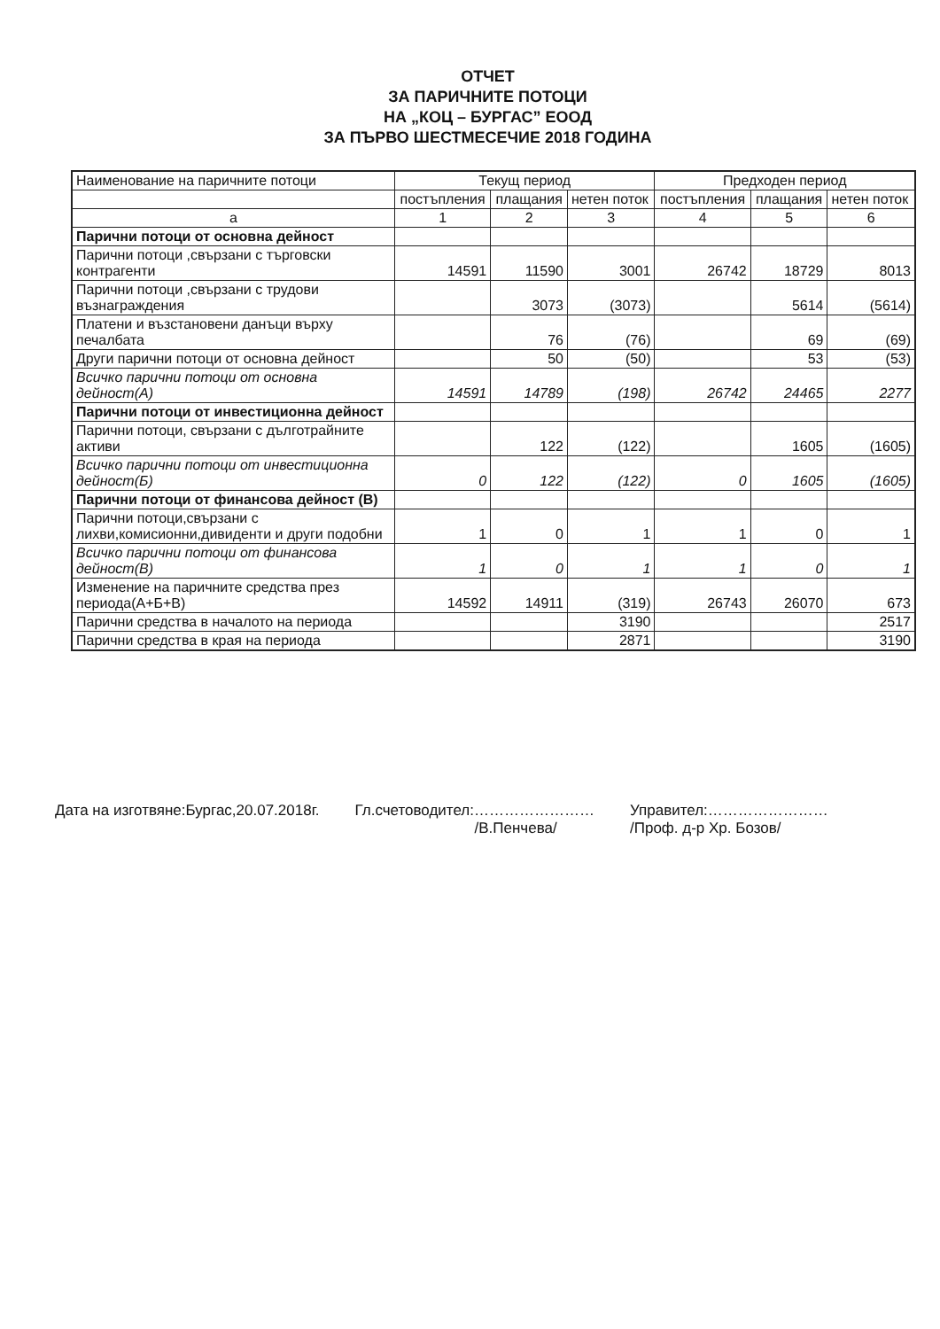ОТЧЕТ
ЗА ПАРИЧНИТЕ ПОТОЦИ
НА „КОЦ – БУРГАС” ЕООД
ЗА ПЪРВО ШЕСТМЕСЕЧИЕ 2018 ГОДИНА
| Наименование на паричните потоци | Текущ период | | | Предходен период | | |
| --- | --- | --- | --- | --- | --- | --- |
| | постъпления | плащания | нетен поток | постъпления | плащания | нетен поток |
| а | 1 | 2 | 3 | 4 | 5 | 6 |
| Парични потоци от основна дейност | | | | | | |
| Парични потоци ,свързани с търговски контрагенти | 14591 | 11590 | 3001 | 26742 | 18729 | 8013 |
| Парични потоци ,свързани с трудови възнаграждения | | 3073 | (3073) | | 5614 | (5614) |
| Платени и възстановени данъци върху печалбата | | 76 | (76) | | 69 | (69) |
| Други парични потоци от основна дейност | | 50 | (50) | | 53 | (53) |
| Всичко парични потоци от основна дейност(А) | 14591 | 14789 | (198) | 26742 | 24465 | 2277 |
| Парични потоци от инвестиционна дейност | | | | | | |
| Парични потоци, свързани с дълготрайните активи | | 122 | (122) | | 1605 | (1605) |
| Всичко парични потоци от инвестиционна дейност(Б) | 0 | 122 | (122) | 0 | 1605 | (1605) |
| Парични потоци от финансова дейност (В) | | | | | | |
| Парични потоци,свързани с лихви,комисионни,дивиденти и други подобни | 1 | 0 | 1 | 1 | 0 | 1 |
| Всичко парични потоци от финансова дейност(В) | 1 | 0 | 1 | 1 | 0 | 1 |
| Изменение на паричните средства през периода(А+Б+В) | 14592 | 14911 | (319) | 26743 | 26070 | 673 |
| Парични средства в началото на периода | | | 3190 | | | 2517 |
| Парични средства в края на периода | | | 2871 | | | 3190 |
Дата на изготвяне:Бургас,20.07.2018г.
Гл.счетоводител:……………………
/В.Пенчева/
Управител:……………………
/Проф. д-р Хр. Бозов/